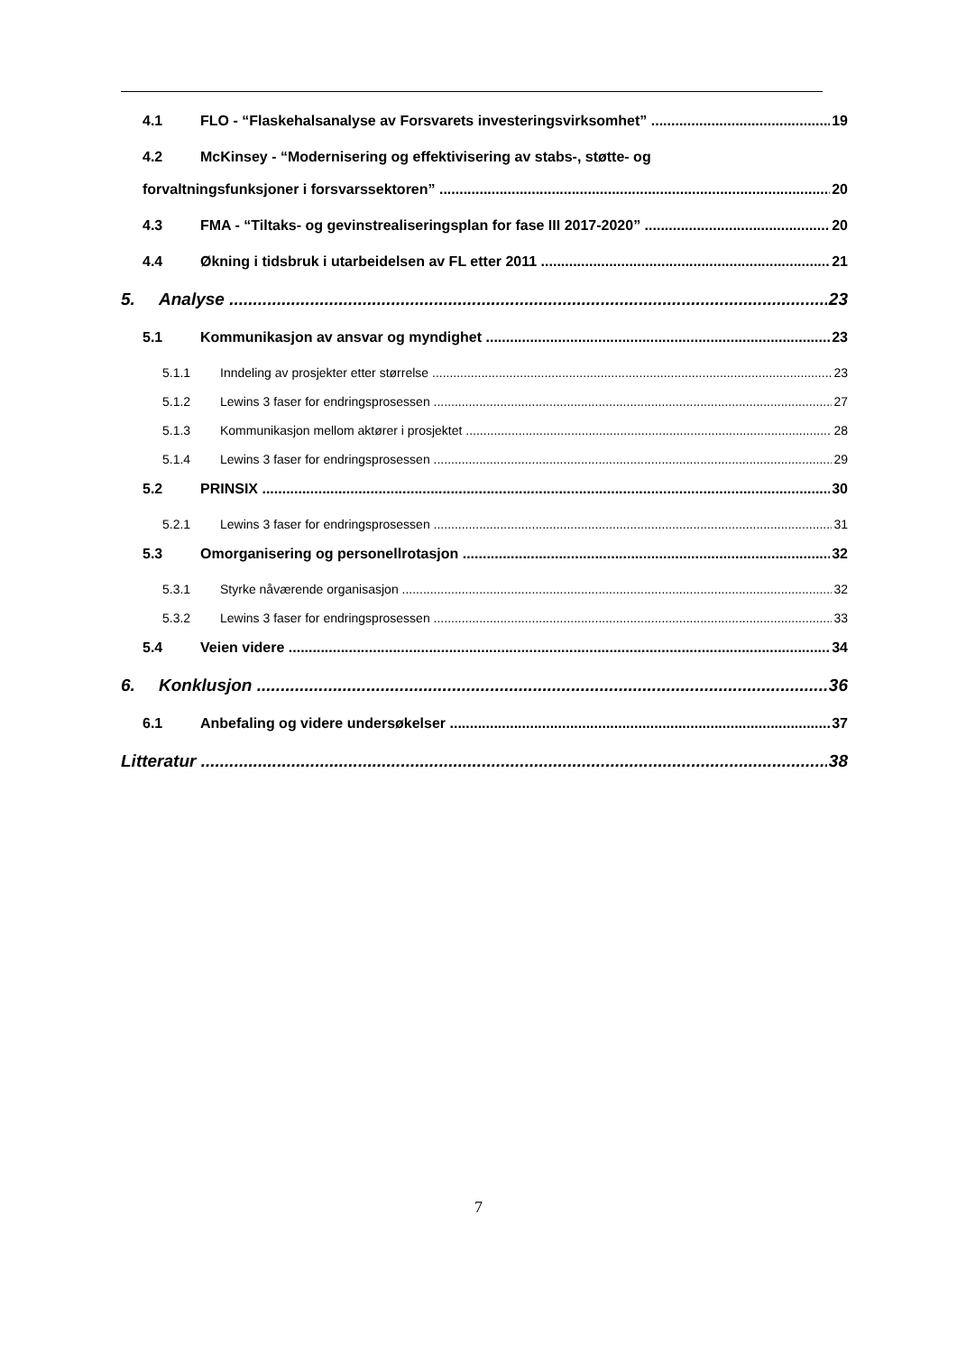4.1 FLO - “Flaskehalsanalyse av Forsvarets investeringsvirksomhet” 19
4.2 McKinsey - “Modernisering og effektivisering av stabs-, støtte- og
forvaltningsfunksjoner i forsvarssektoren” 20
4.3 FMA - “Tiltaks- og gevinstrealiseringsplan for fase III 2017-2020” 20
4.4 Økning i tidsbruk i utarbeidelsen av FL etter 2011 21
5. Analyse 23
5.1 Kommunikasjon av ansvar og myndighet 23
5.1.1 Inndeling av prosjekter etter størrelse 23
5.1.2 Lewins 3 faser for endringsprosessen 27
5.1.3 Kommunikasjon mellom aktører i prosjektet 28
5.1.4 Lewins 3 faser for endringsprosessen 29
5.2 PRINSIX 30
5.2.1 Lewins 3 faser for endringsprosessen 31
5.3 Omorganisering og personellrotasjon 32
5.3.1 Styrke nåværende organisasjon 32
5.3.2 Lewins 3 faser for endringsprosessen 33
5.4 Veien videre 34
6. Konklusjon 36
6.1 Anbefaling og videre undersøkelser 37
Litteratur 38
7